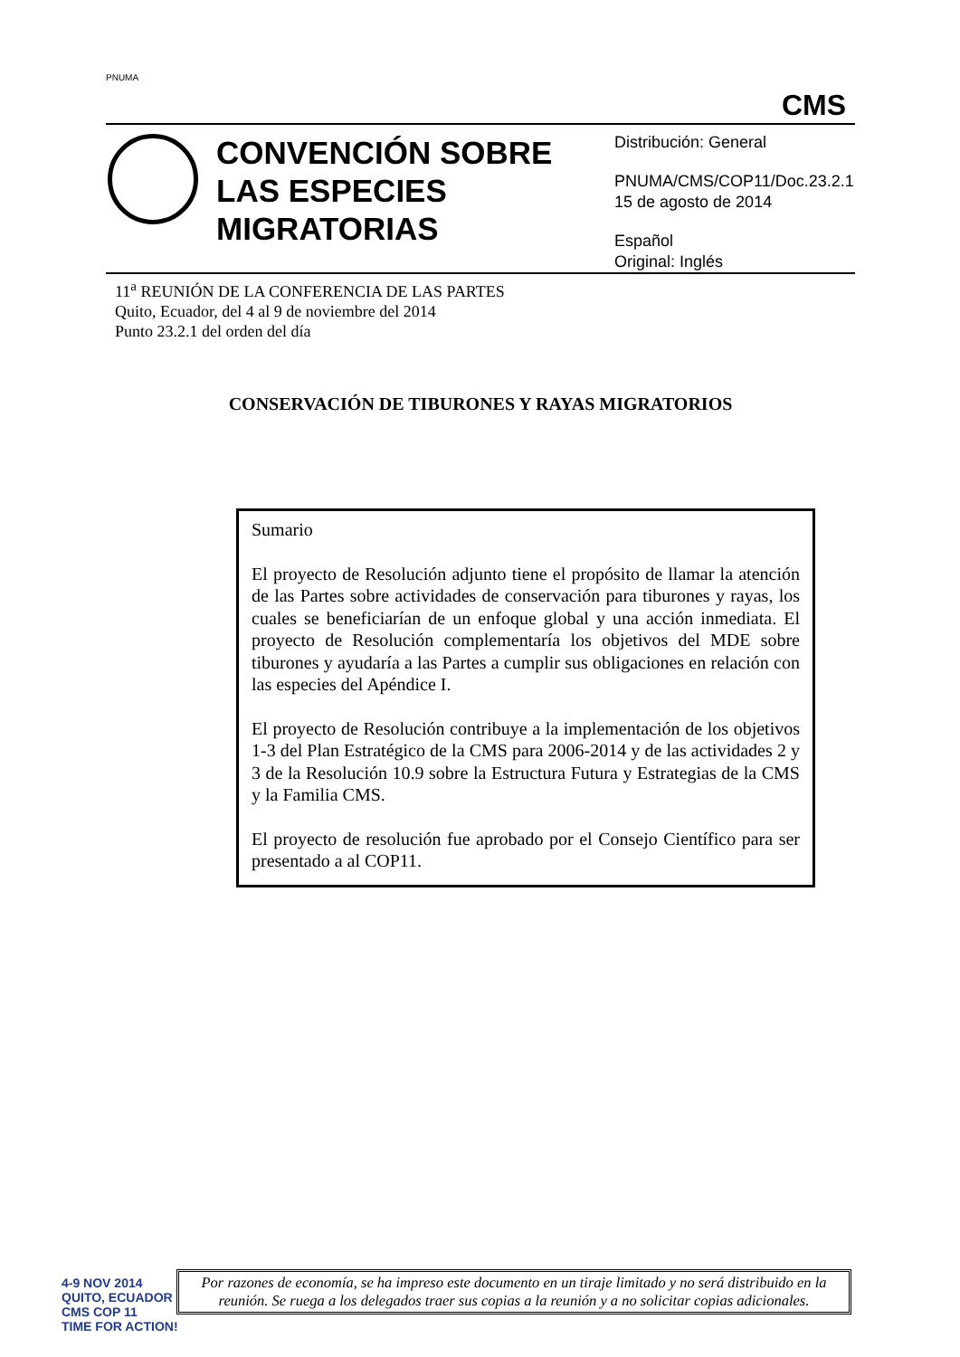PNUMA
CMS
CONVENCIÓN SOBRE LAS ESPECIES MIGRATORIAS
Distribución: General
PNUMA/CMS/COP11/Doc.23.2.1
15 de agosto de 2014
Español
Original: Inglés
11<sup>a</sup> REUNIÓN DE LA CONFERENCIA DE LAS PARTES
Quito, Ecuador, del 4 al 9 de noviembre del 2014
Punto 23.2.1 del orden del día
CONSERVACIÓN DE TIBURONES Y RAYAS MIGRATORIOS
Sumario
El proyecto de Resolución adjunto tiene el propósito de llamar la atención de las Partes sobre actividades de conservación para tiburones y rayas, los cuales se beneficiarían de un enfoque global y una acción inmediata. El proyecto de Resolución complementaría los objetivos del MDE sobre tiburones y ayudaría a las Partes a cumplir sus obligaciones en relación con las especies del Apéndice I.
El proyecto de Resolución contribuye a la implementación de los objetivos 1-3 del Plan Estratégico de la CMS para 2006-2014 y de las actividades 2 y 3 de la Resolución 10.9 sobre la Estructura Futura y Estrategias de la CMS y la Familia CMS.
El proyecto de resolución fue aprobado por el Consejo Científico para ser presentado a al COP11.
4-9 NOV 2014
QUITO, ECUADOR
CMS COP 11
TIME FOR ACTION!
Por razones de economía, se ha impreso este documento en un tiraje limitado y no será distribuido en la reunión. Se ruega a los delegados traer sus copias a la reunión y a no solicitar copias adicionales.